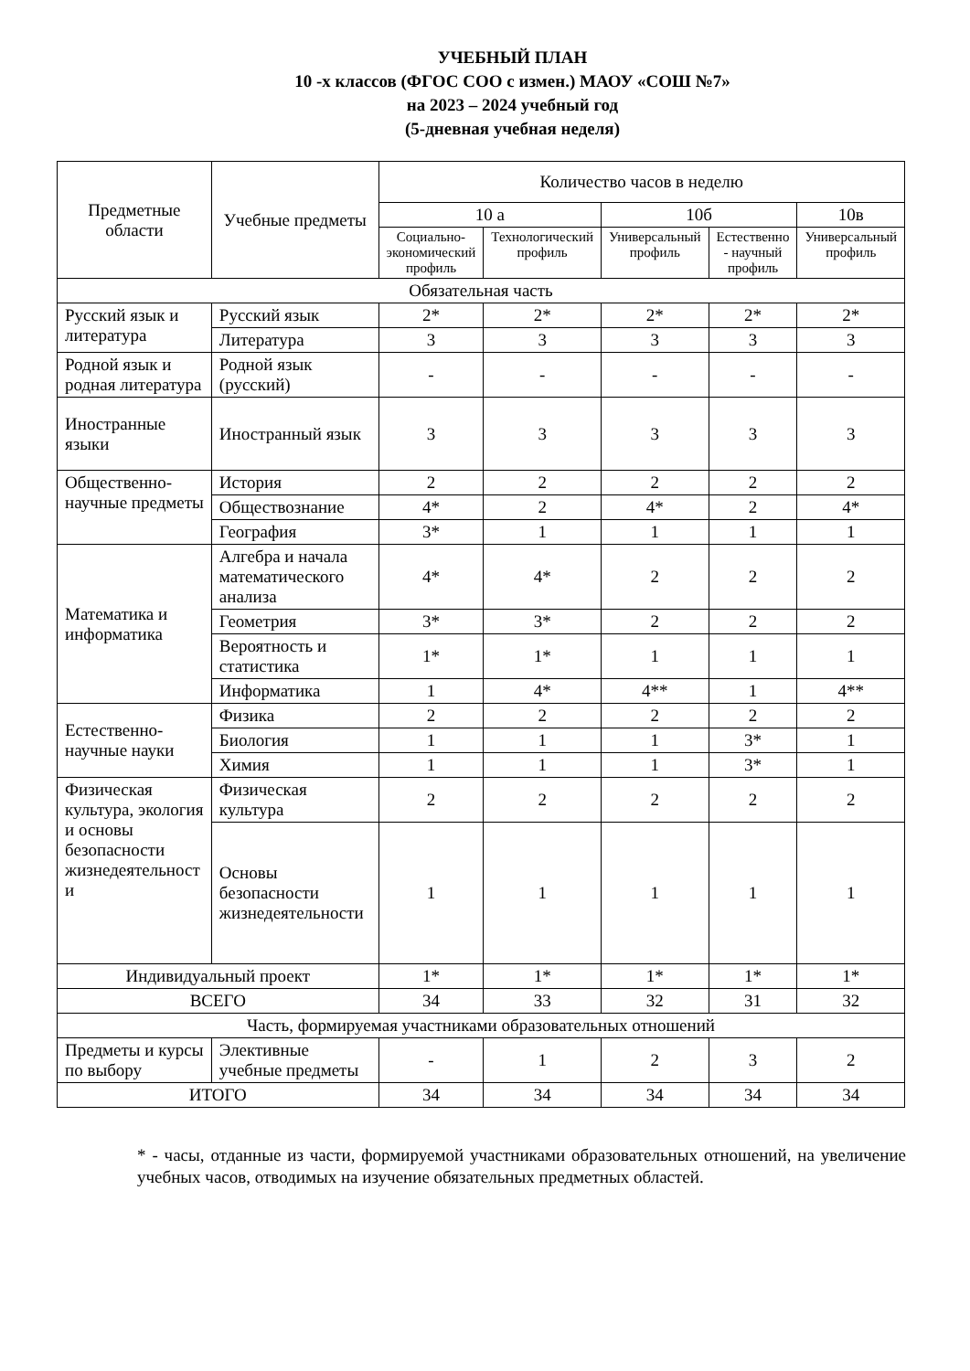УЧЕБНЫЙ ПЛАН
10 -х классов (ФГОС СОО с измен.) МАОУ «СОШ №7»
на 2023 – 2024 учебный год
(5-дневная учебная неделя)
| Предметные области | Учебные предметы | Количество часов в неделю | | | | |
| --- | --- | --- | --- | --- | --- | --- |
| | | 10 а | | 10б | | 10в |
| | | Социально-экономический профиль | Технологический профиль | Универсальный профиль | Естественно - научный профиль | Универсальный профиль |
| Обязательная часть | | | | | | |
| Русский язык и литература | Русский язык | 2* | 2* | 2* | 2* | 2* |
| | Литература | 3 | 3 | 3 | 3 | 3 |
| Родной язык и родная литература | Родной язык (русский) | - | - | - | - | - |
| Иностранные языки | Иностранный язык | 3 | 3 | 3 | 3 | 3 |
| Общественно-научные предметы | История | 2 | 2 | 2 | 2 | 2 |
| | Обществознание | 4* | 2 | 4* | 2 | 4* |
| | География | 3* | 1 | 1 | 1 | 1 |
| Математика и информатика | Алгебра и начала математического анализа | 4* | 4* | 2 | 2 | 2 |
| | Геометрия | 3* | 3* | 2 | 2 | 2 |
| | Вероятность и статистика | 1* | 1* | 1 | 1 | 1 |
| | Информатика | 1 | 4* | 4** | 1 | 4** |
| Естественно-научные науки | Физика | 2 | 2 | 2 | 2 | 2 |
| | Биология | 1 | 1 | 1 | 3* | 1 |
| | Химия | 1 | 1 | 1 | 3* | 1 |
| Физическая культура, экология и основы безопасности жизнедеятельност и | Физическая культура | 2 | 2 | 2 | 2 | 2 |
| | Основы безопасности жизнедеятельности | 1 | 1 | 1 | 1 | 1 |
| Индивидуальный проект | | 1* | 1* | 1* | 1* | 1* |
| ВСЕГО | | 34 | 33 | 32 | 31 | 32 |
| Часть, формируемая участниками образовательных отношений | | | | | | |
| Предметы и курсы по выбору | Элективные учебные предметы | - | 1 | 2 | 3 | 2 |
| ИТОГО | | 34 | 34 | 34 | 34 | 34 |
* - часы, отданные из части, формируемой участниками образовательных отношений, на увеличение учебных часов, отводимых на изучение обязательных предметных областей.